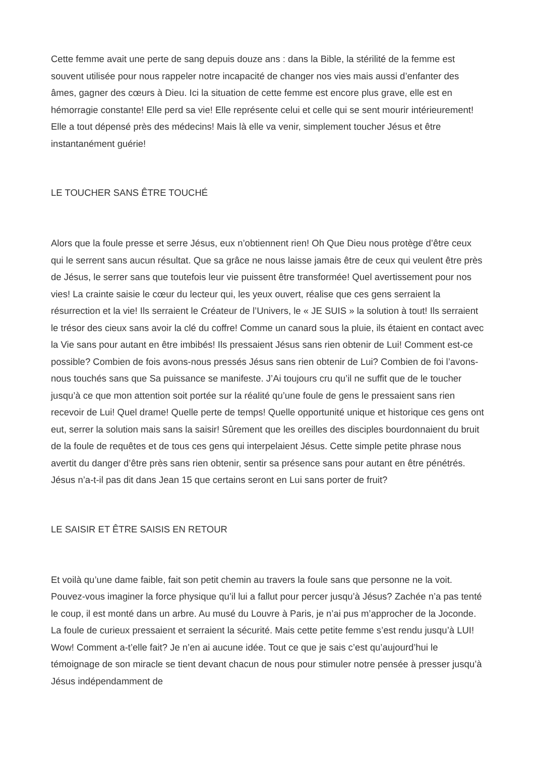Cette femme avait une perte de sang depuis douze ans : dans la Bible, la stérilité de la femme est souvent utilisée pour nous rappeler notre incapacité de changer nos vies mais aussi d’enfanter des âmes, gagner des cœurs à Dieu. Ici la situation de cette femme est encore plus grave, elle est en hémorragie constante! Elle perd sa vie! Elle représente celui et celle qui se sent mourir intérieurement! Elle a tout dépensé près des médecins! Mais là elle va venir, simplement toucher Jésus et être instantanément guérie!
LE TOUCHER SANS ÊTRE TOUCHÉ
Alors que la foule presse et serre Jésus, eux n’obtiennent rien! Oh Que Dieu nous protège d’être ceux qui le serrent sans aucun résultat. Que sa grâce ne nous laisse jamais être de ceux qui veulent être près de Jésus, le serrer sans que toutefois leur vie puissent être transformée! Quel avertissement pour nos vies! La crainte saisie le cœur du lecteur qui, les yeux ouvert, réalise que ces gens serraient la résurrection et la vie! Ils serraient le Créateur de l’Univers, le « JE SUIS » la solution à tout! Ils serraient le trésor des cieux sans avoir la clé du coffre! Comme un canard sous la pluie, ils étaient en contact avec la Vie sans pour autant en être imbibés! Ils pressaient Jésus sans rien obtenir de Lui! Comment est-ce possible? Combien de fois avons-nous pressés Jésus sans rien obtenir de Lui? Combien de foi l’avons-nous touchés sans que Sa puissance se manifeste. J’Ai toujours cru qu’il ne suffit que de le toucher jusqu’à ce que mon attention soit portée sur la réalité qu’une foule de gens le pressaient sans rien recevoir de Lui! Quel drame! Quelle perte de temps! Quelle opportunité unique et historique ces gens ont eut, serrer la solution mais sans la saisir! Sûrement que les oreilles des disciples bourdonnaient du bruit de la foule de requêtes et de tous ces gens qui interpelaient Jésus. Cette simple petite phrase nous avertit du danger d’être près sans rien obtenir, sentir sa présence sans pour autant en être pénétrés. Jésus n’a-t-il pas dit dans Jean 15 que certains seront en Lui sans porter de fruit?
LE SAISIR ET ÊTRE SAISIS EN RETOUR
Et voilà qu’une dame faible, fait son petit chemin au travers la foule sans que personne ne la voit. Pouvez-vous imaginer la force physique qu’il lui a fallut pour percer jusqu’à Jésus? Zachée n’a pas tenté le coup, il est monté dans un arbre. Au musé du Louvre à Paris, je n’ai pus m’approcher de la Joconde. La foule de curieux pressaient et serraient la sécurité. Mais cette petite femme s’est rendu jusqu’à LUI! Wow! Comment a-t’elle fait? Je n’en ai aucune idée. Tout ce que je sais c’est qu’aujourd’hui le témoignage de son miracle se tient devant chacun de nous pour stimuler notre pensée à presser jusqu’à Jésus indépendamment de